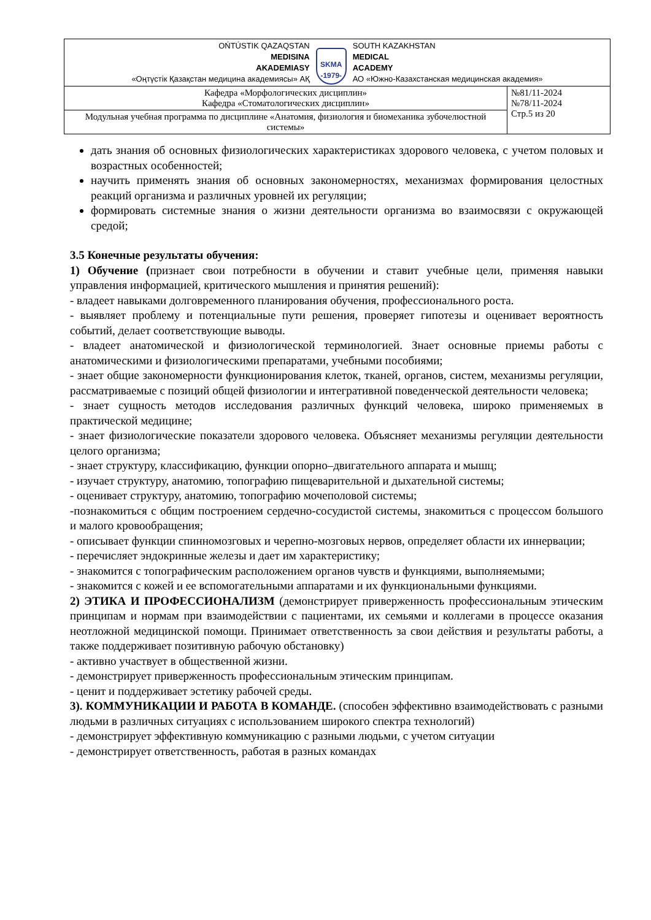| OŃTÚSTIK QAZAQSTAN MEDISINA AKADEMIASY «Оңтүстік Қазақстан медицина академиясы» АҚ SKMA -1979- SOUTH KAZAKHSTAN MEDICAL ACADEMY АО «Южно-Казахстанская медицинская академия» | |
| Кафедра «Морфологических дисциплин» Кафедра «Стоматологических дисциплин» | №81/11-2024 №78/11-2024 Стр.5 из 20 |
| Модульная учебная программа по дисциплине «Анатомия, физиология и биомеханика зубочелюстной системы» | |
дать знания об основных физиологических характеристиках здорового человека, с учетом половых и возрастных особенностей;
научить применять знания об основных закономерностях, механизмах формирования целостных реакций организма и различных уровней их регуляции;
формировать системные знания о жизни деятельности организма во взаимосвязи с окружающей средой;
3.5 Конечные результаты обучения:
1) Обучение (признает свои потребности в обучении и ставит учебные цели, применяя навыки управления информацией, критического мышления и принятия решений):
- владеет навыками долговременного планирования обучения, профессионального роста.
- выявляет проблему и потенциальные пути решения, проверяет гипотезы и оценивает вероятность событий, делает соответствующие выводы.
- владеет анатомической и физиологической терминологией. Знает основные приемы работы с анатомическими и физиологическими препаратами, учебными пособиями;
- знает общие закономерности функционирования клеток, тканей, органов, систем, механизмы регуляции, рассматриваемые с позиций общей физиологии и интегративной поведенческой деятельности человека;
- знает сущность методов исследования различных функций человека, широко применяемых в практической медицине;
- знает физиологические показатели здорового человека. Объясняет механизмы регуляции деятельности целого организма;
- знает структуру, классификацию, функции опорно–двигательного аппарата и мышц;
- изучает структуру, анатомию, топографию пищеварительной и дыхательной системы;
- оценивает структуру, анатомию, топографию мочеполовой системы;
-познакомиться с общим построением сердечно-сосудистой системы, знакомиться с процессом большого и малого кровообращения;
- описывает функции спинномозговых и черепно-мозговых нервов, определяет области их иннервации;
- перечисляет эндокринные железы и дает им характеристику;
- знакомится с топографическим расположением органов чувств и функциями, выполняемыми;
- знакомится с кожей и ее вспомогательными аппаратами и их функциональными функциями.
2) ЭТИКА И ПРОФЕССИОНАЛИЗМ (демонстрирует приверженность профессиональным этическим принципам и нормам при взаимодействии с пациентами, их семьями и коллегами в процессе оказания неотложной медицинской помощи. Принимает ответственность за свои действия и результаты работы, а также поддерживает позитивную рабочую обстановку)
- активно участвует в общественной жизни.
- демонстрирует приверженность профессиональным этическим принципам.
- ценит и поддерживает эстетику рабочей среды.
3). КОММУНИКАЦИИ И РАБОТА В КОМАНДЕ. (способен эффективно взаимодействовать с разными людьми в различных ситуациях с использованием широкого спектра технологий)
- демонстрирует эффективную коммуникацию с разными людьми, с учетом ситуации
- демонстрирует ответственность, работая в разных командах